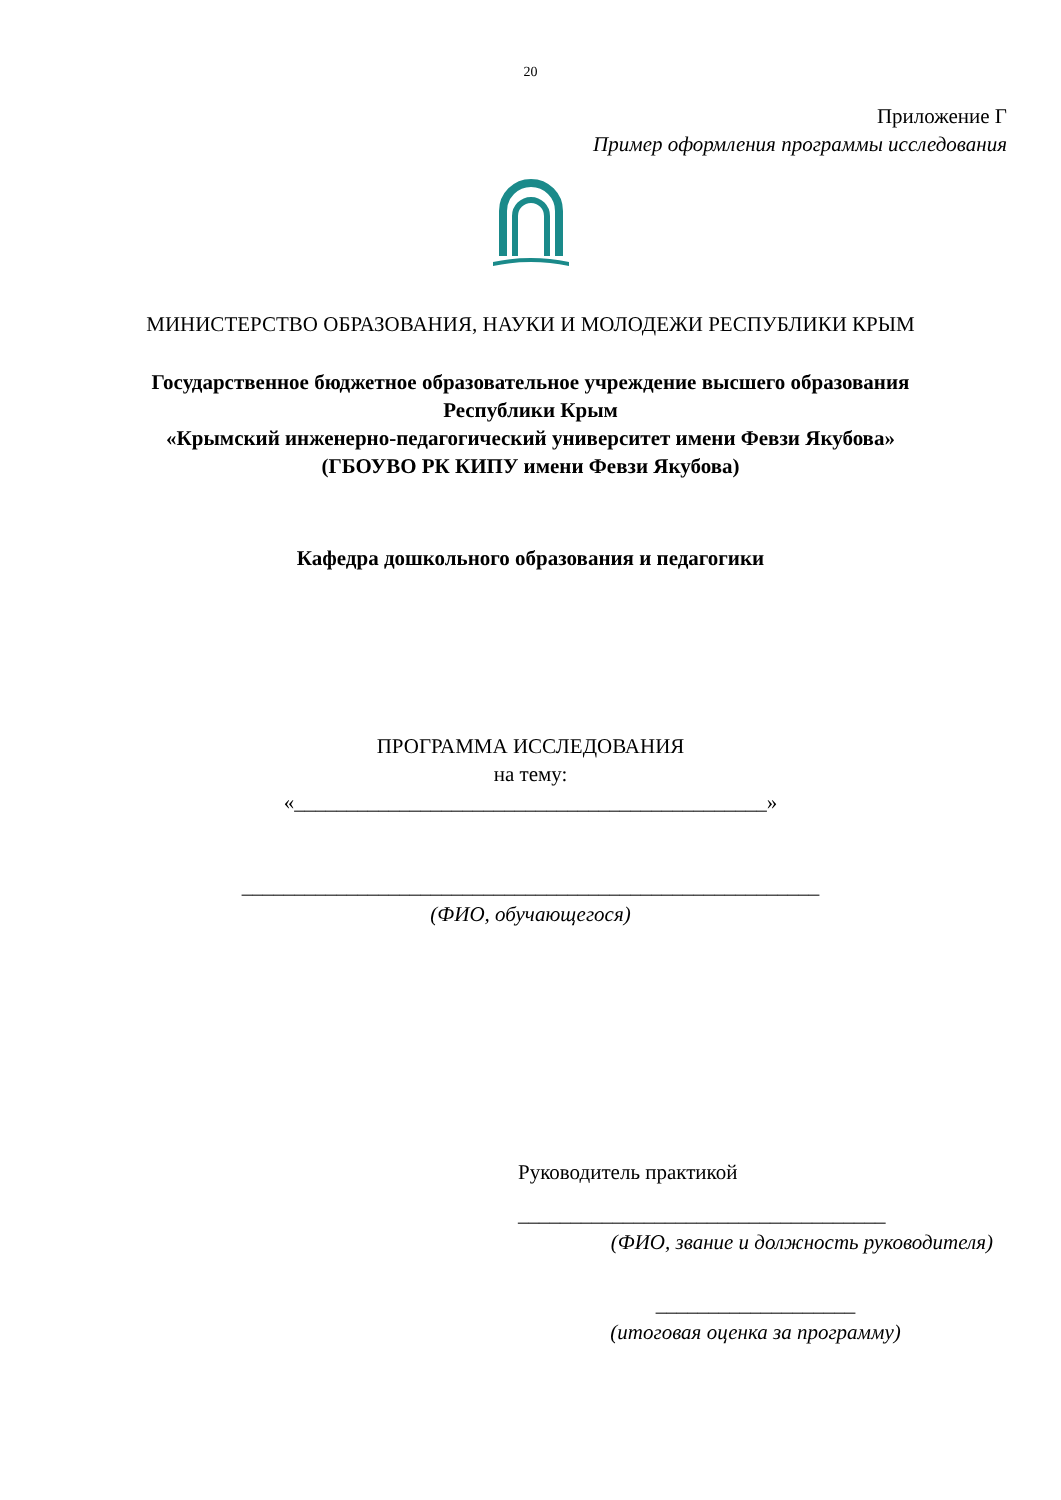20
Приложение Г
Пример оформления программы исследования
МИНИСТЕРСТВО ОБРАЗОВАНИЯ, НАУКИ И МОЛОДЕЖИ РЕСПУБЛИКИ КРЫМ
Государственное бюджетное образовательное учреждение высшего образования
Республики Крым
«Крымский инженерно-педагогический университет имени Февзи Якубова»
(ГБОУВО РК КИПУ имени Февзи Якубова)
Кафедра дошкольного образования и педагогики
ПРОГРАММА ИССЛЕДОВАНИЯ
на тему:
«_____________________________________________»
_______________________________________________________
(ФИО, обучающегося)
Руководитель практикой
___________________________________
(ФИО, звание и должность руководителя)
___________________
(итоговая оценка за программу)